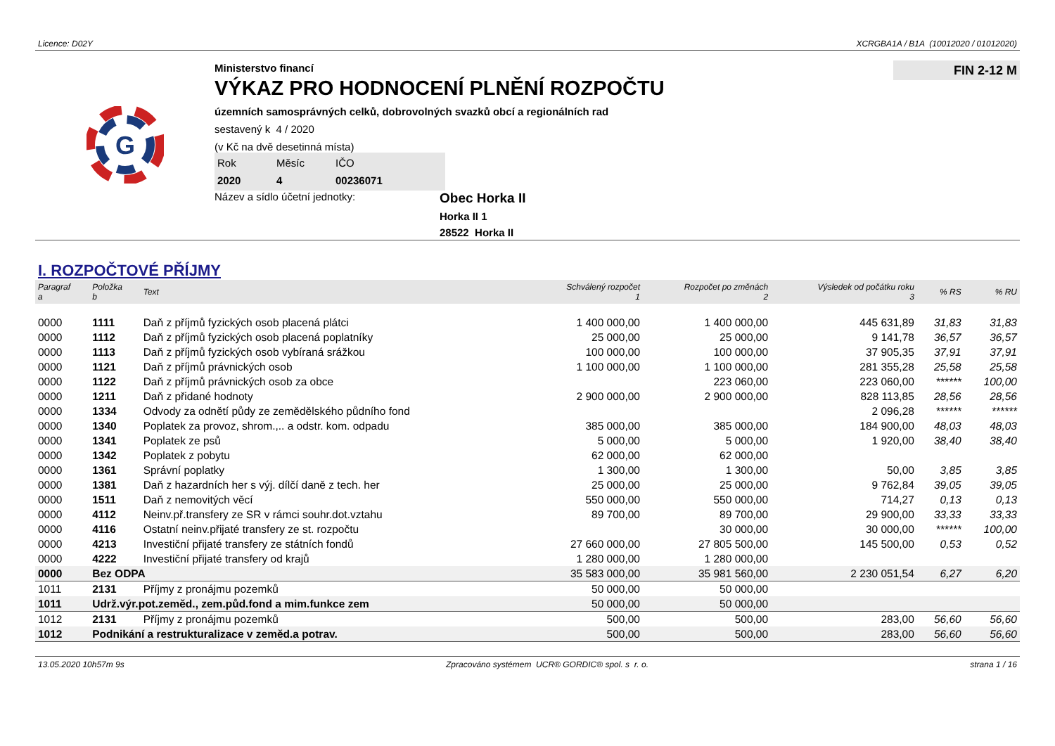Licence: D02Y XCRGBA1A / B1A (10012020 / 01012020)
G
Ministerstvo financí
VÝKAZ PRO HODNOCENÍ PLNĚNÍ ROZPOČTU
územních samosprávných celků, dobrovolných svazků obcí a regionálních rad
sestavený k 4 / 2020
(v Kč na dvě desetinná místa)
Rok Měsíc IČO 2020 4 00236071
Název a sídlo účetní jednotky:
Obec Horka II
Horka II 1
28522 Horka II
FIN 2-12 M
I. ROZPOČTOVÉ PŘÍJMY
| Paragraf a | Položka b | Text | Schválený rozpočet 1 | Rozpočet po změnách 2 | Výsledek od počátku roku 3 | % RS | % RU |
| --- | --- | --- | --- | --- | --- | --- | --- |
| 0000 | 1111 | Daň z příjmů fyzických osob placená plátci | 1 400 000,00 | 1 400 000,00 | 445 631,89 | 31,83 | 31,83 |
| 0000 | 1112 | Daň z příjmů fyzických osob placená poplatníky | 25 000,00 | 25 000,00 | 9 141,78 | 36,57 | 36,57 |
| 0000 | 1113 | Daň z příjmů fyzických osob vybíraná srážkou | 100 000,00 | 100 000,00 | 37 905,35 | 37,91 | 37,91 |
| 0000 | 1121 | Daň z příjmů právnických osob | 1 100 000,00 | 1 100 000,00 | 281 355,28 | 25,58 | 25,58 |
| 0000 | 1122 | Daň z příjmů právnických osob za obce | | 223 060,00 | 223 060,00 | ****** | 100,00 |
| 0000 | 1211 | Daň z přidané hodnoty | 2 900 000,00 | 2 900 000,00 | 828 113,85 | 28,56 | 28,56 |
| 0000 | 1334 | Odvody za odnětí půdy ze zemědělského půdního fond | | | 2 096,28 | ****** | ****** |
| 0000 | 1340 | Poplatek za provoz, shrom.,.. a odstr. kom. odpadu | 385 000,00 | 385 000,00 | 184 900,00 | 48,03 | 48,03 |
| 0000 | 1341 | Poplatek ze psů | 5 000,00 | 5 000,00 | 1 920,00 | 38,40 | 38,40 |
| 0000 | 1342 | Poplatek z pobytu | 62 000,00 | 62 000,00 | | | |
| 0000 | 1361 | Správní poplatky | 1 300,00 | 1 300,00 | 50,00 | 3,85 | 3,85 |
| 0000 | 1381 | Daň z hazardních her s výj. dílčí daně z tech. her | 25 000,00 | 25 000,00 | 9 762,84 | 39,05 | 39,05 |
| 0000 | 1511 | Daň z nemovitých věcí | 550 000,00 | 550 000,00 | 714,27 | 0,13 | 0,13 |
| 0000 | 4112 | Neinv.př.transfery ze SR v rámci souhr.dot.vztahu | 89 700,00 | 89 700,00 | 29 900,00 | 33,33 | 33,33 |
| 0000 | 4116 | Ostatní neinv.přijaté transfery ze st. rozpočtu | | 30 000,00 | 30 000,00 | ****** | 100,00 |
| 0000 | 4213 | Investiční přijaté transfery ze státních fondů | 27 660 000,00 | 27 805 500,00 | 145 500,00 | 0,53 | 0,52 |
| 0000 | 4222 | Investiční přijaté transfery od krajů | 1 280 000,00 | 1 280 000,00 | | | |
| 0000 | Bez ODPA | | 35 583 000,00 | 35 981 560,00 | 2 230 051,54 | 6,27 | 6,20 |
| 1011 | 2131 | Příjmy z pronájmu pozemků | 50 000,00 | 50 000,00 | | | |
| 1011 | Udrž.výr.pot.zeměd., zem.půd.fond a mim.funkce zem | | 50 000,00 | 50 000,00 | | | |
| 1012 | 2131 | Příjmy z pronájmu pozemků | 500,00 | 500,00 | 283,00 | 56,60 | 56,60 |
| 1012 | Podnikání a restrukturalizace v zeměd.a potrav. | | 500,00 | 500,00 | 283,00 | 56,60 | 56,60 |
13.05.2020 10h57m 9s Zpracováno systémem UCR® GORDIC® spol. s r. o. strana 1 / 16